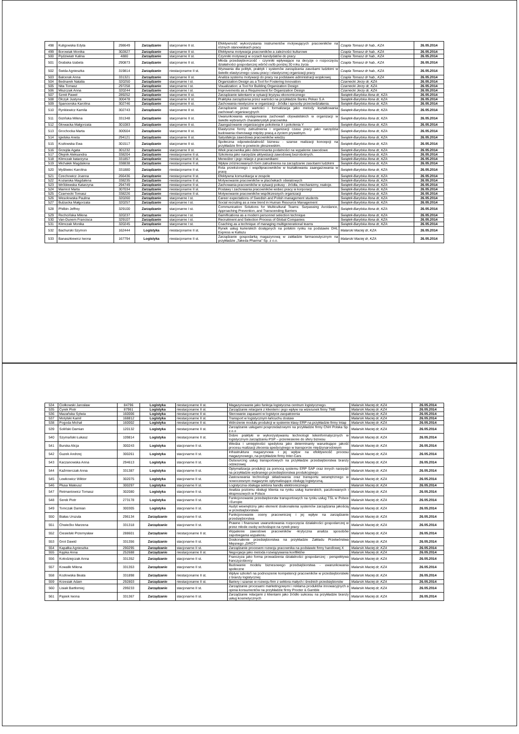| 498 | Kuligowska Edyta | 298649 | Zarządzanie | stacjonarne II st. | Efektywność wykorzystania instrumentów motywujących pracowników na różnych stanowiskach pracy | Czapla Tomasz dr hab., KZA | 26.05.2014 |
| 499 | Borowiak Monika | 302827 | Zarządzanie | stacjonarne II st. | Efektywna motywacja pracowników a zależności kulturowe | Czapla Tomasz dr hab., KZA | 26.05.2014 |
| 500 | Pędziwiatr Kalina | 4880 | Zarządzanie | stacjonarne II st. | Czynniki motywacji w oczach kandydatów do pracy | Czapla Tomasz dr hab., KZA | 26.05.2014 |
| 501 | Grabska Izabela | 290873 | Zarządzanie | stacjonarne II st. | Młoda przedsiębiorczość - czynniki wpływające na decyzje o rozpoczęciu działalności gospodarczej wśród osób poniżej 30 roku życia | Czapla Tomasz dr hab., KZA | 26.05.2014 |
| 502 | Świda Agnieszka | 319814 | Zarządzanie | niestacjonarne II st. | Wyzwania dla polityk, praktyk i systemów zarządzania zasobami ludzkimi w świetle elastycznego czasu pracy i elastycznej organizacji pracy | Czapla Tomasz dr hab., KZA | 26.05.2014 |
| 503 | Balcerak Anna | 331321 | Zarządzanie | stacjonarne II st. | Analiza systemu motywacji do pracy na podstawie administracji wojskowej | Czapla Tomasz dr hab., KZA | 26.05.2014 |
| 504 | Bednarek Natalia | 320250 | Zarządzanie | stacjonarne I st. | Organization Design as a Tool for Fostering Innovation | Czarnecki Jerzy dr, KZA | 26.05.2014 |
| 505 | Nita Tomasz | 297258 | Zarządzanie | stacjonarne I st. | Visualization: a Tool for Building Organization Design | Czarnecki Jerzy dr, KZA | 26.05.2014 |
| 506 | Miszczak Anna | 320244 | Zarządzanie | stacjonarne I st. | Improvements as a Requirement for Organization Design | Czarnecki Jerzy dr, KZA | 26.05.2014 |
| 507 | Szmit Paweł | 289252 | Zarządzanie | stacjonarne II st. | Zarządzanie talentami w sytuacji kryzysu ekonomicznego | Świątek-Barylska Ilona dr, KZA | 26.05.2014 |
| 508 | Olczyk Justyna | 300478 | Zarządzanie | stacjonarne II st. | Praktyka zarządzania przez wartości na przykładzie Banku Pekao S.A | Świątek-Barylska Ilona dr, KZA | 26.05.2014 |
| 509 | Spancerska Karolina | 302746 | Zarządzanie | stacjonarne II st. | Zachowania nieetyczne w organizacji - źródła i sposoby przeciwdziałania. | Świątek-Barylska Ilona dr, KZA | 26.05.2014 |
| 510 | Rynkiewicz Kamila | 302743 | Zarządzanie | stacjonarne II st. | Zarządzanie przez wartości i formalizacja jako metody kształtowania zachowań organizacyjnych | Świątek-Barylska Ilona dr, KZA | 26.05.2014 |
| 511 | Gizińska Milena | 331348 | Zarządzanie | stacjonarne II st. | Uwarunkowania występowania zachowań obywatelskich w organizacji w świetle wybranych charakterystyk pracownika | Świątek-Barylska Ilona dr, KZA | 26.05.2014 |
| 512 | Głowacka Małgorzata | 301083 | Zarządzanie | stacjonarne II st. | Zaangażowanie organizacyjne pokolenia X i pokolenia Y | Świątek-Barylska Ilona dr, KZA | 26.05.2014 |
| 513 | Grochocka Marta | 300504 | Zarządzanie | stacjonarne II st. | Elastyczne formy zatrudnienia i organizacji czasu pracy jako narzędzia budowania równowagi między pracą a życiem prywatnym. | Świątek-Barylska Ilona dr, KZA | 26.05.2014 |
| 514 | Igielska Aneta | 294121 | Zarządzanie | stacjonarne II st. | Satysfakcja zawodowa pracowników wiedzy | Świątek-Barylska Ilona dr, KZA | 26.05.2014 |
| 515 | Kozłowska Ewa | 301517 | Zarządzanie | stacjonarne II st. | Społeczna odpowiedzialność biznesu - szanse realizacji koncepcji na przykładzie firm w powiecie pleszewskim. | Świątek-Barylska Ilona dr, KZA | 26.05.2014 |
| 516 | Grzejda Agata | 301232 | Zarządzanie | stacjonarne II st. | Wiek pracownika jako determinanta podatności na wypalenie zawodowe | Świątek-Barylska Ilona dr, KZA | 26.05.2014 |
| 517 | Olejnik Aleksandra | 338204 | Zarządzanie | niestacjonarne II st. | Szkolenia jako narzędzie aktywizacji zawodowej bezrobotnych. | Świątek-Barylska Ilona dr, KZA | 26.05.2014 |
| 518 | Klimczak katarzyna | 331857 | Zarządzanie | niestacjonarne II st. | Menedżer i jego relacje z pracownikami | Świątek-Barylska Ilona dr, KZA | 26.05.2014 |
| 519 | Michałek Magdalena | 338838 | Zarządzanie | niestacjonarne II st. | Wpływ zróżnicowanych form zatrudnienia na zarządzanie zasobami ludzkimi | Świątek-Barylska Ilona dr, KZA | 26.05.2014 |
| 520 | Myśliwiec Karolina | 331880 | Zarządzanie | niestacjonarne II st. | Rola przełożonego i współpracowników w kształtowaniu zaangażowania w pracę | Świątek-Barylska Ilona dr, KZA | 26.05.2014 |
| 521 | Czechowicz Joanna | 266436 | Zarządzanie | niestacjonarne II st. | Efektywna komunikacja w zespole | Świątek-Barylska Ilona dr, KZA | 26.05.2014 |
| 522 | Koziarska Magdalena | 338235 | Zarządzanie | niestacjonarne II st. | Motywowanie pracowników w placówkach oświatowych | Świątek-Barylska Ilona dr, KZA | 26.05.2014 |
| 523 | Wróblewska Katarzyna | 294749 | Zarządzanie | niestacjonarne II st. | Zachowania pracowników w sytuacji pokusy - źródła, mechanizmy, reakcje. | Świątek-Barylska Ilona dr, KZA | 26.05.2014 |
| 524 | Mamrot Marta | 307034 | Zarządzanie | niestacjonarne II st. | Postawy i zachowania pracowników wobec pracy w korporacji | Świątek-Barylska Ilona dr, KZA | 26.05.2014 |
| 525 | Czarnecki Tomasz | 338226 | Zarządzanie | niestacjonarne II st. | Motywowanie pracowników współczesnych organizacji | Świątek-Barylska Ilona dr, KZA | 26.05.2014 |
| 526 | Wesołowska Paulina | 320260 | Zarządzanie | stacjonarne I st. | Career expectations of Swedish and Polish management students | Świątek-Barylska Ilona dr, KZA | 26.05.2014 |
| 527 | Bulzacka Małgorzata | 320257 | Zarządzanie | stacjonarne I st. | Social recruting as a new trend in Human Resource Management | Świątek-Barylska Ilona dr, KZA | 26.05.2014 |
| 528 | Philbin Jeffrey | 329100 | Zarządzanie | stacjonarne I st. | Communication Solutions for Multicultural Teams: Surpassing Avoidance, Approaching Prevention, and Transcending Barriers | Świątek-Barylska Ilona dr, KZA | 26.05.2014 |
| 529 | Rechcińska Milena | 320237 | Zarządzanie | stacjonarne I st. | Gamificationa as a modern personnel selection technique | Świątek-Barylska Ilona dr, KZA | 26.05.2014 |
| 530 | Van-Dunem Francisca | 329107 | Zarządzanie | stacjonarne I st. | Recruitment and Selection Process of Global Companies | Świątek-Barylska Ilona dr, KZA | 26.05.2014 |
| 531 | Klimczak Monika | 320245 | Zarządzanie | stacjonarne I st. | Coaching as a technique of managing multigenerational teams | Świątek-Barylska Ilona dr, KZA | 26.05.2014 |
| 532 | Bachurski Szymon | 162444 | Logistyka | niestacjonarne II st. | Rynek usług kurierskich dostępnych na polskim rynku na podstawie DHL Express w Kaliszu | Malarski Maciej dr, KZA | 26.05.2014 |
| 533 | Banaszkiewicz Iwona | 167794 | Logistyka | niestacjonarne II st. | Zarządzanie gospodarką magazynową w zakładzie farmaceutycznym na przykładzie „Takeda Pharma” Sp. z o.o. | Malarski Maciej dr, KZA | 26.05.2014 |
| 534 | Ciołkowski Jarosław | 84796 | Logistyka | niestacjonarne II st. | Magazynowanie jako funkcja logistyczna centrum logistycznego. | Malarski Maciej dr, KZA | 26.05.2014 |
| 535 | Cyrek Piotr | 87961 | Logistyka | niestacjonarne II st. | Zarządzanie relacjami z klientem i jego wpływ na wizerunek firmy TME | Malarski Maciej dr, KZA | 26.05.2014 |
| 536 | Mazańska Sylwia | 160006 | Logistyka | niestacjonarne II st. | Sterowanie zapasami w logistyce zaopatrzenia | Malarski Maciej dr, KZA | 26.05.2014 |
| 537 | Motylski Kamil | 168812 | Logistyka | niestacjonarne II st. | Transport w logistycznym łańcuchu dostaw | Malarski Maciej dr, KZA | 26.05.2014 |
| 538 | Pogoda Michał | 160002 | Logistyka | niestacjonarne II st. | Wdrożenie modułu produkcji w systemie klasy ERP na przykładzie firmy Intap | Malarski Maciej dr, KZA | 26.05.2014 |
| 539 | Soliński Damian | 120132 | Logistyka | niestacjonarne II st. | Zarządzanie usługami posprzedażowymi na przykładzie firmy CNH Polska Sp. z.o.o | Malarski Maciej dr, KZA | 26.05.2014 |
| 540 | Szymański Łukasz | 109814 | Logistyka | niestacjonarne II st. | Dobre praktyki w wykorzystywaniu technologii teleinformatycznych w logistycznym zarządzaniu PSP – przeniesienie do sfery biznesu | Malarski Maciej dr, KZA | 26.05.2014 |
| 541 | Burska Alicja | 300243 | Logistyka | stacjonarne II st. | Wiedza i umiejętności spedytora jako determinanty warunkujące jakość procesu realizacji zlecenia spedycyjnego w transporcie międzynarodowym | Malarski Maciej dr, KZA | 26.05.2014 |
| 542 | Guzek Andrzej | 300261 | Logistyka | stacjonarne II st. | Infrastruktura magazynowa i jej wpływ na efektywność procesu magazynowego, na przykładzie firmy Inter-Cars | Malarski Maciej dr, KZA | 26.05.2014 |
| 543 | Kaczanowska Anna | 294613 | Logistyka | stacjonarne II st. | Outsourcing usług transportowych na przykładzie przedsiębiorstwa branży odzieżowej | Malarski Maciej dr, KZA | 26.05.2014 |
| 544 | Kaźmierczak Anna | 331387 | Logistyka | stacjonarne II st. | Optymalizacja produkcji za pomocą systemu ERP SAP oraz innych narzędzi na przykładzie wybranego przedsiębiorstwa produkcyjnego | Malarski Maciej dr, KZA | 26.05.2014 |
| 545 | Lewkowicz Wiktor | 302075 | Logistyka | stacjonarne II st. | Zastosowania technologii składowania oraz transportu wewnętrznego w nowoczesnym magazynie optymalizujące obsługę logistyczną. | Malarski Maciej dr, KZA | 26.05.2014 |
| 546 | Płusa Mateusz | 300297 | Logistyka | stacjonarne II st. | Logistyczna obsługa sektora handlu elektronicznego | Malarski Maciej dr, KZA | 26.05.2014 |
| 547 | Retmantowicz Tomasz | 302080 | Logistyka | stacjonarne II st. | Analiza poziomu obsługi klienta na rynku usług kurierskich, paczkowanych i ekspresowych w Polsce | Malarski Maciej dr, KZA | 26.05.2014 |
| 548 | Serek Piotr | 273178 | Logistyka | stacjonarne II st. | Funkcjonowanie przedsiębiorstw transportowych na rynku usług TSL w Polsce i Europie | Malarski Maciej dr, KZA | 26.05.2014 |
| 549 | Tomczak Damian | 300305 | Logistyka | stacjonarne II st. | Audyt wewnętrzny jako element doskonalenia systemów zarządzania jakością w przedsiębiorstwie | Malarski Maciej dr, KZA | 26.05.2014 |
| 550 | Białas Urszula | 296134 | Zarządzanie | stacjonarne II st. | Funkcjonowanie oceny pracowniczej i jej wpływ na zarządzanie przedsiębiorstwa | Malarski Maciej dr, KZA | 26.05.2014 |
| 551 | Chwiećko Marzena | 331318 | Zarządzanie | stacjonarne II st. | Prawne i finansowe uwarunkowania rozpoczęcia działalności gospodarczej w przez młode osoby wchodzące na rynek pracy | Malarski Maciej dr, KZA | 26.05.2014 |
| 552 | Ciesielski Przemysław | 288601 | Zarządzanie | niestacjonarne II st. | Wypalenie zawodowe pracowników -krytyczna analiza sposobów zapobiegania wypaleniu. | Malarski Maciej dr, KZA | 26.05.2014 |
| 553 | Grot Dawid | 331356 | Zarządzanie | stacjonarne II st. | Doskonalenie przedsiębiorstwa na przykładzie Zakładu Przetwórstwa Mięsnego „GROT” | Malarski Maciej dr, KZA | 26.05.2014 |
| 554 | Kapałka Agnieszka | 290295 | Zarządzanie | stacjonarne II st. | Zarządzanie procesem rozwoju pracownika na podstawie firmy handlowej X | Malarski Maciej dr, KZA | 26.05.2014 |
| 555 | Kępka Anna | 252688 | Zarządzanie | niestacjonarne II st. | Negocjacje jako metoda rozwiązywania konfliktów | Malarski Maciej dr, KZA | 26.05.2014 |
| 556 | Kołodziejczak Anna | 331352 | Zarządzanie | stacjonarne II st. | Franczyza jako forma prowadzenia działalności gospodarczej - perspektywa franczyzobiorcy | Malarski Maciej dr, KZA | 26.05.2014 |
| 557 | Kowalik Milena | 331353 | Zarządzanie | stacjonarne II st. | Budowanie modelu biznesowego przedsiębiorstwa - uwarunkowania społeczne | Malarski Maciej dr, KZA | 26.05.2014 |
| 558 | Kozłowska Beata | 331898 | Zarządzanie | niestacjonarne II st. | Wpływ szkoleń na podnoszenie kompetencji pracowników w przedsiębiorstwie z branży logistycznej | Malarski Maciej dr, KZA | 26.05.2014 |
| 559 | Krzesiak Adam | 292803 | Zarządzanie | niestacjonarne II st. | Bariery i szanse w rozwoju firm z sektora małych i średnich przedsiębiorstw | Malarski Maciej dr, KZA | 26.05.2014 |
| 560 | Lisiak Bartłomiej | 299233 | Zarządzanie | stacjonarne II st. | Zarządzanie procesami marketingowymi i reklama produktów innowacyjnych a opinia konsumentów na przykładzie firmy Procter & Gamble | Malarski Maciej dr, KZA | 26.05.2014 |
| 561 | Pąsiek Iwona | 331367 | Zarządzanie | stacjonarne II st. | Zarządzanie relacjami z klientami jako źródło sukcesu na przykładzie branży usług kosmetycznych | Malarski Maciej dr, KZA | 26.05.2014 |